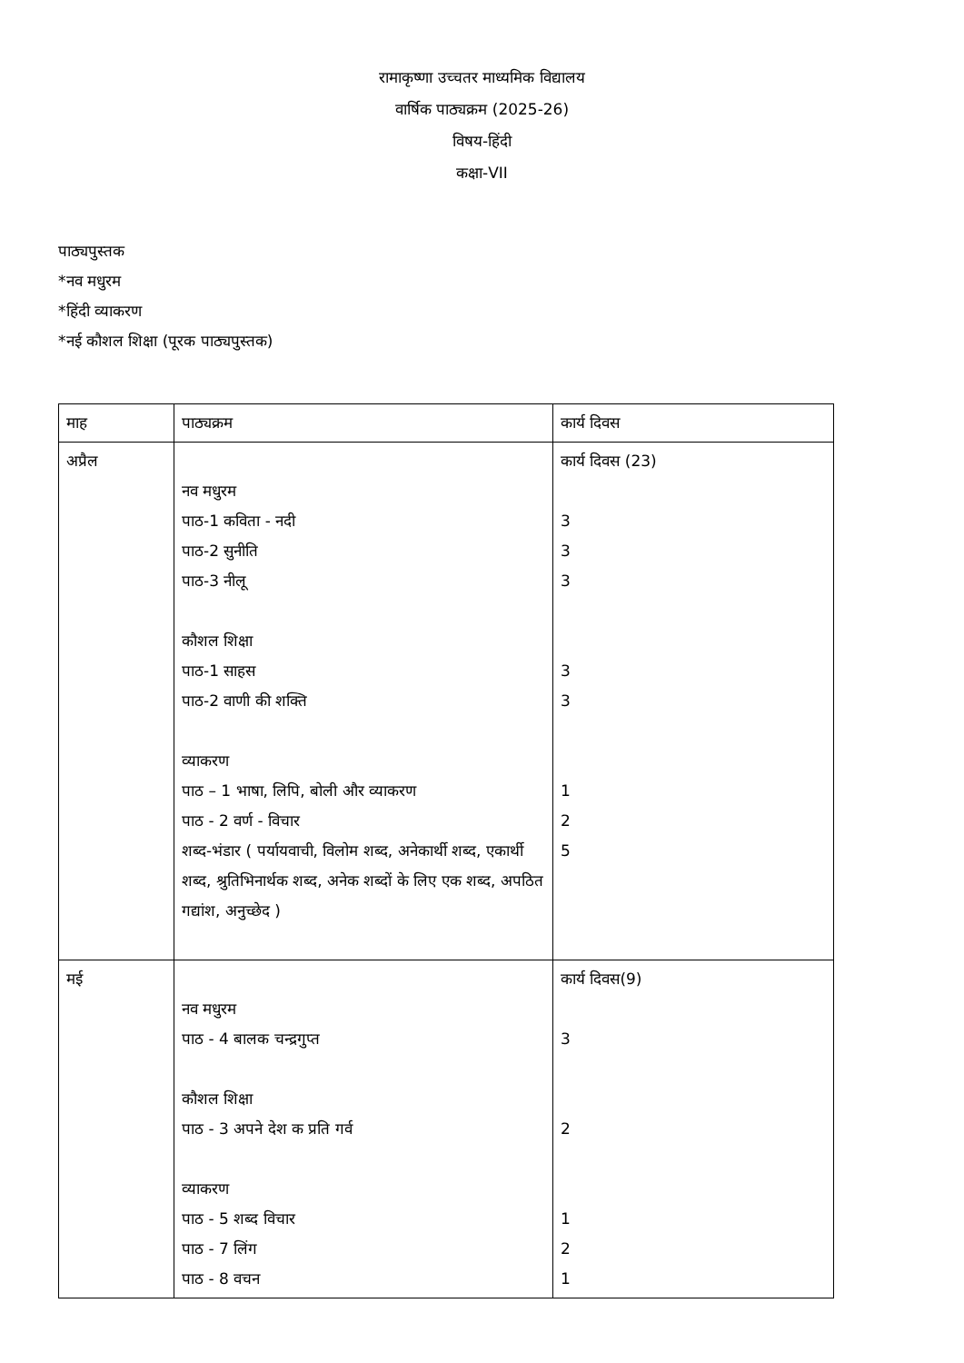रामाकृष्णा उच्चतर माध्यमिक विद्यालय
वार्षिक पाठ्यक्रम (2025-26)
विषय-हिंदी
कक्षा-VII
पाठ्यपुस्तक
*नव मधुरम
*हिंदी व्याकरण
*नई कौशल शिक्षा (पूरक पाठ्यपुस्तक)
| माह | पाठ्यक्रम | कार्य दिवस |
| अप्रैल | नव मधुरम पाठ-1 कविता - नदी पाठ-2 सुनीति पाठ-3 नीलू कौशल शिक्षा पाठ-1 साहस पाठ-2 वाणी की शक्ति व्याकरण पाठ – 1 भाषा, लिपि, बोली और व्याकरण पाठ - 2 वर्ण - विचार शब्द-भंडार ( पर्यायवाची, विलोम शब्द, अनेकार्थी शब्द, एकार्थी शब्द, श्रुतिभिनार्थक शब्द, अनेक शब्दों के लिए एक शब्द, अपठित गद्यांश, अनुच्छेद ) | कार्य दिवस (23) 3 3 3 3 3 1 2 5 |
| मई | नव मधुरम पाठ - 4 बालक चन्द्रगुप्त कौशल शिक्षा पाठ - 3 अपने देश क प्रति गर्व व्याकरण पाठ - 5 शब्द विचार पाठ - 7 लिंग पाठ - 8 वचन | कार्य दिवस(9) 3 2 1 2 1 |